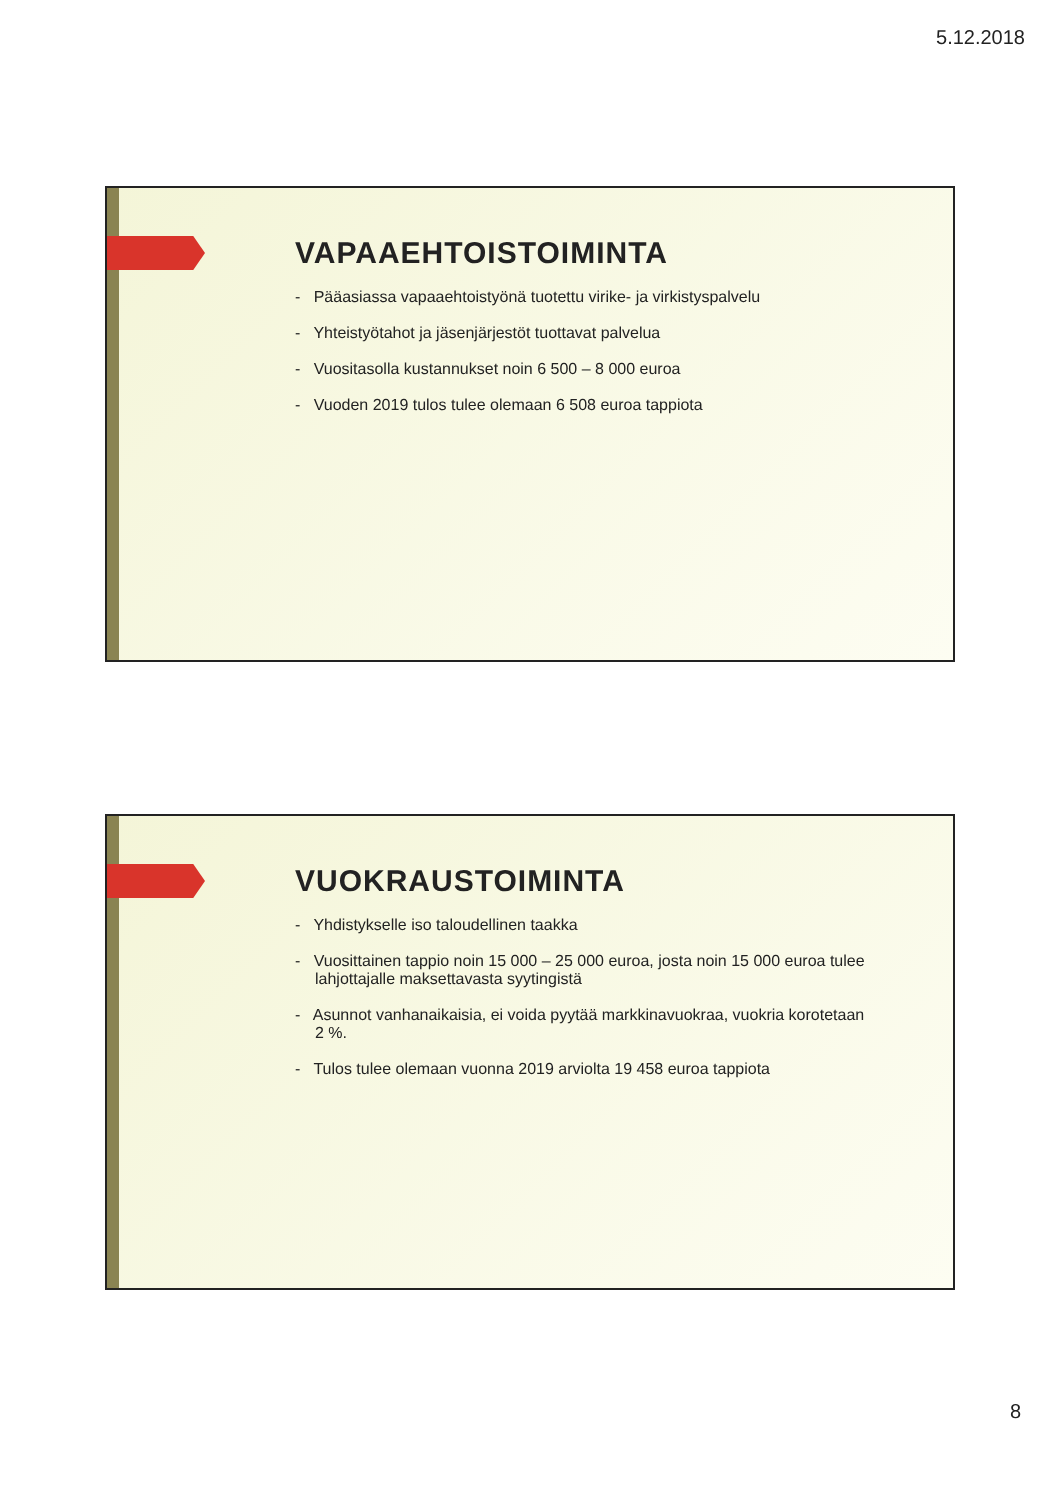5.12.2018
VAPAAEHTOISTOIMINTA
- Pääasiassa vapaaehtoistyönä tuotettu virike- ja virkistyspalvelu
- Yhteistyötahot ja jäsenjärjestöt tuottavat palvelua
- Vuositasolla kustannukset noin 6 500 – 8 000 euroa
- Vuoden 2019 tulos tulee olemaan 6 508 euroa tappiota
VUOKRAUSTOIMINTA
- Yhdistykselle iso taloudellinen taakka
- Vuosittainen tappio noin 15 000 – 25 000 euroa, josta noin 15 000 euroa tulee lahjottajalle maksettavasta syytingistä
- Asunnot vanhanaikaisia, ei voida pyytää markkinavuokraa, vuokria korotetaan 2 %.
- Tulos tulee olemaan vuonna 2019 arviolta 19 458 euroa tappiota
8